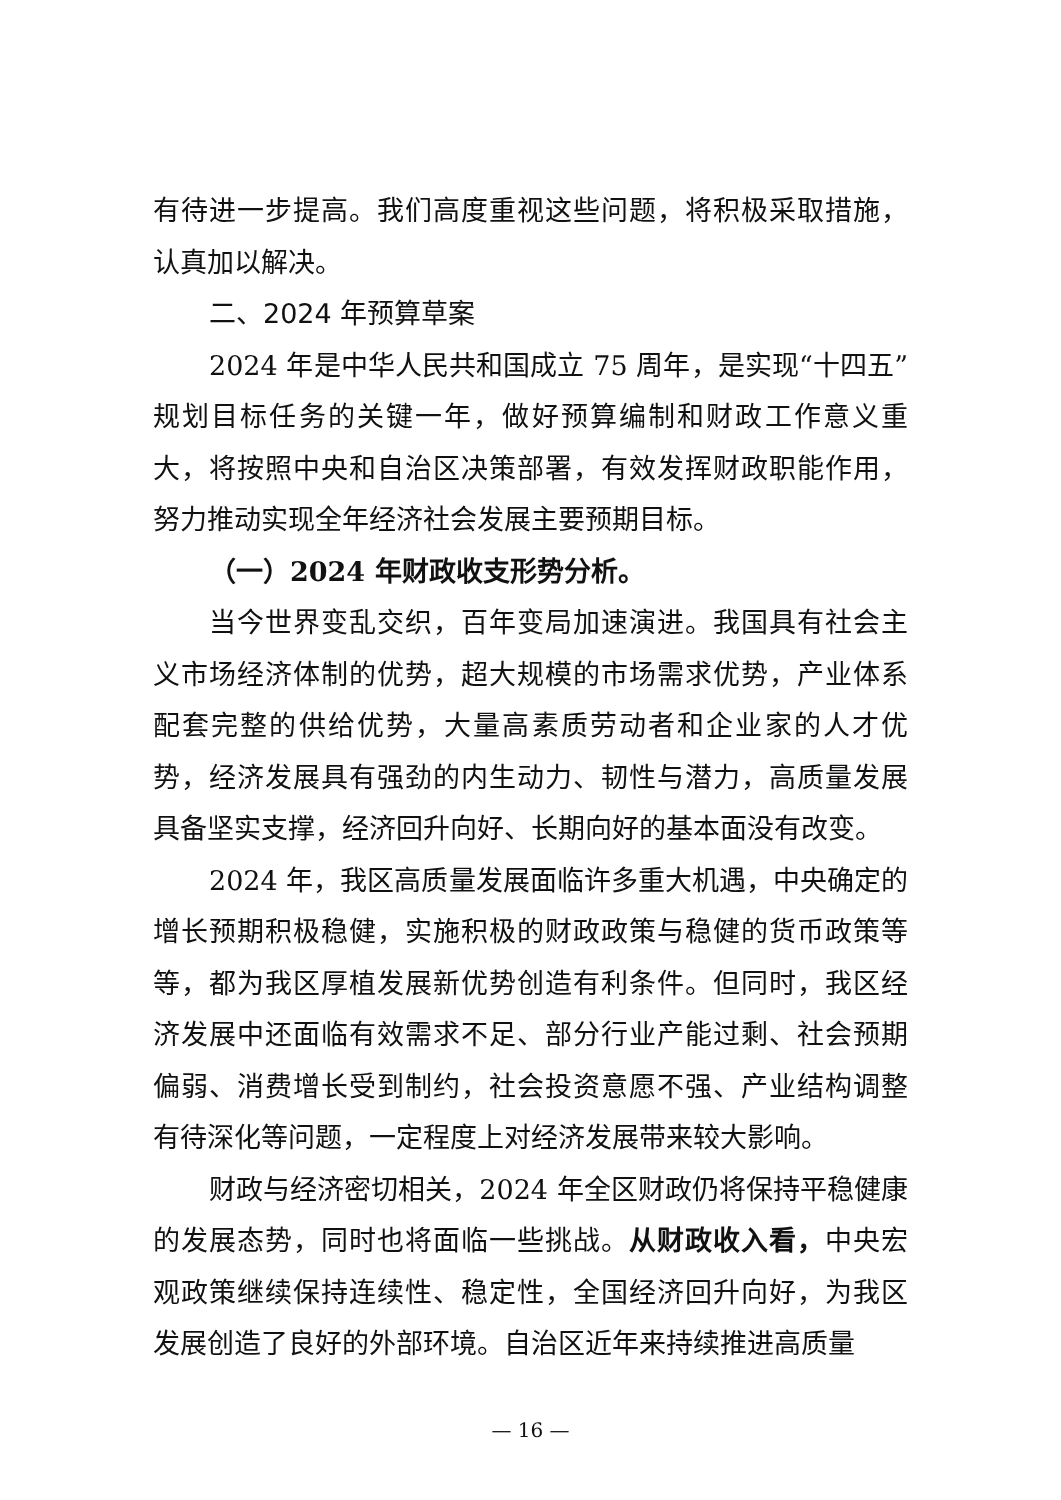有待进一步提高。我们高度重视这些问题，将积极采取措施，认真加以解决。
二、2024 年预算草案
2024 年是中华人民共和国成立 75 周年，是实现“十四五”规划目标任务的关键一年，做好预算编制和财政工作意义重大，将按照中央和自治区决策部署，有效发挥财政职能作用，努力推动实现全年经济社会发展主要预期目标。
（一）2024 年财政收支形势分析。
当今世界变乱交织，百年变局加速演进。我国具有社会主义市场经济体制的优势，超大规模的市场需求优势，产业体系配套完整的供给优势，大量高素质劳动者和企业家的人才优势，经济发展具有强劲的内生动力、韧性与潜力，高质量发展具备坚实支撑，经济回升向好、长期向好的基本面没有改变。
2024 年，我区高质量发展面临许多重大机遇，中央确定的增长预期积极稳健，实施积极的财政政策与稳健的货币政策等等，都为我区厚植发展新优势创造有利条件。但同时，我区经济发展中还面临有效需求不足、部分行业产能过剩、社会预期偏弱、消费增长受到制约，社会投资意愿不强、产业结构调整有待深化等问题，一定程度上对经济发展带来较大影响。
财政与经济密切相关，2024 年全区财政仍将保持平稳健康的发展态势，同时也将面临一些挑战。从财政收入看，中央宏观政策继续保持连续性、稳定性，全国经济回升向好，为我区发展创造了良好的外部环境。自治区近年来持续推进高质量
— 16 —